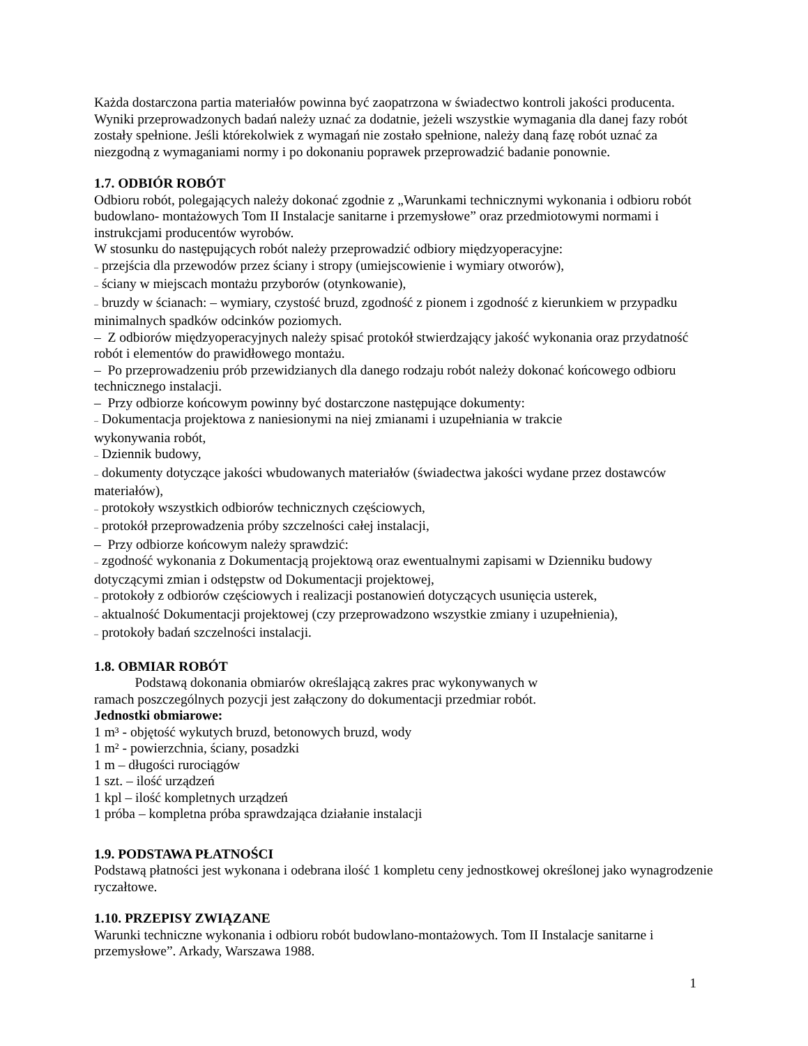Każda dostarczona partia materiałów powinna być zaopatrzona w świadectwo kontroli jakości producenta. Wyniki przeprowadzonych badań należy uznać za dodatnie, jeżeli wszystkie wymagania dla danej fazy robót zostały spełnione. Jeśli którekolwiek z wymagań nie zostało spełnione, należy daną fazę robót uznać za niezgodną z wymaganiami normy i po dokonaniu poprawek przeprowadzić badanie ponownie.
1.7. ODBIÓR ROBÓT
Odbioru robót, polegających należy dokonać zgodnie z „Warunkami technicznymi wykonania i odbioru robót budowlano- montażowych Tom II Instalacje sanitarne i przemysłowe” oraz przedmiotowymi normami i instrukcjami producentów wyrobów.
W stosunku do następujących robót należy przeprowadzić odbiory międzyoperacyjne:
– przejścia dla przewodów przez ściany i stropy (umiejscowienie i wymiary otworów),
– ściany w miejscach montażu przyborów (otynkowanie),
– bruzdy w ścianach: – wymiary, czystość bruzd, zgodność z pionem i zgodność z kierunkiem w przypadku minimalnych spadków odcinków poziomych.
– Z odbiorów międzyoperacyjnych należy spisać protokół stwierdzający jakość wykonania oraz przydatność robót i elementów do prawidłowego montażu.
– Po przeprowadzeniu prób przewidzianych dla danego rodzaju robót należy dokonać końcowego odbioru technicznego instalacji.
– Przy odbiorze końcowym powinny być dostarczone następujące dokumenty:
– Dokumentacja projektowa z naniesionymi na niej zmianami i uzupełniania w trakcie
wykonywania robót,
– Dziennik budowy,
– dokumenty dotyczące jakości wbudowanych materiałów (świadectwa jakości wydane przez dostawców materiałów),
– protokoły wszystkich odbiorów technicznych częściowych,
– protokół przeprowadzenia próby szczelności całej instalacji,
– Przy odbiorze końcowym należy sprawdzić:
– zgodność wykonania z Dokumentacją projektową oraz ewentualnymi zapisami w Dzienniku budowy dotyczącymi zmian i odstępstw od Dokumentacji projektowej,
– protokoły z odbiorów częściowych i realizacji postanowień dotyczących usunięcia usterek,
– aktualność Dokumentacji projektowej (czy przeprowadzono wszystkie zmiany i uzupełnienia),
– protokoły badań szczelności instalacji.
1.8. OBMIAR ROBÓT
Podstawą dokonania obmiarów określającą zakres prac wykonywanych w
ramach poszczególnych pozycji jest załączony do dokumentacji przedmiar robót.
Jednostki obmiarowe:
1 m³ - objętość wykutych bruzd, betonowych bruzd, wody
1 m² - powierzchnia, ściany, posadzki
1 m – długości rurociągów
1 szt. – ilość urządzeń
1 kpl – ilość kompletnych urządzeń
1 próba – kompletna próba sprawdzająca działanie instalacji
1.9. PODSTAWA PŁATNOŚCI
Podstawą płatności jest wykonana i odebrana ilość 1 kompletu ceny jednostkowej określonej jako wynagrodzenie ryczałtowe.
1.10. PRZEPISY ZWIĄZANE
Warunki techniczne wykonania i odbioru robót budowlano-montażowych. Tom II Instalacje sanitarne i przemysłowe”. Arkady, Warszawa 1988.
1